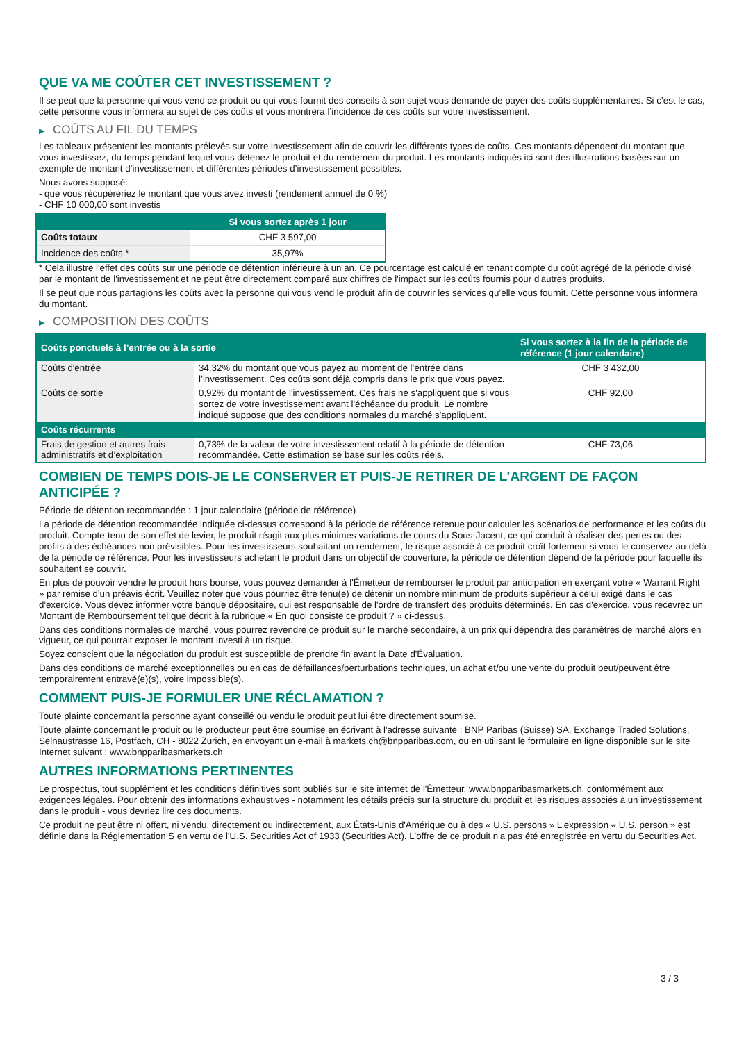QUE VA ME COÛTER CET INVESTISSEMENT ?
Il se peut que la personne qui vous vend ce produit ou qui vous fournit des conseils à son sujet vous demande de payer des coûts supplémentaires. Si c’est le cas, cette personne vous informera au sujet de ces coûts et vous montrera l’incidence de ces coûts sur votre investissement.
▶ COÛTS AU FIL DU TEMPS
Les tableaux présentent les montants prélevés sur votre investissement afin de couvrir les différents types de coûts. Ces montants dépendent du montant que vous investissez, du temps pendant lequel vous détenez le produit et du rendement du produit. Les montants indiqués ici sont des illustrations basées sur un exemple de montant d’investissement et différentes périodes d’investissement possibles.
Nous avons supposé:
- que vous récupéreriez le montant que vous avez investi (rendement annuel de 0 %)
- CHF 10 000,00 sont investis
| | Si vous sortez après 1 jour |
| --- | --- |
| Coûts totaux | CHF 3 597,00 |
| Incidence des coûts * | 35,97% |
* Cela illustre l'effet des coûts sur une période de détention inférieure à un an. Ce pourcentage est calculé en tenant compte du coût agrégé de la période divisé par le montant de l'investissement et ne peut être directement comparé aux chiffres de l'impact sur les coûts fournis pour d'autres produits.
Il se peut que nous partagions les coûts avec la personne qui vous vend le produit afin de couvrir les services qu’elle vous fournit. Cette personne vous informera du montant.
▶ COMPOSITION DES COÛTS
| Coûts ponctuels à l’entrée ou à la sortie | | Si vous sortez à la fin de la période de référence (1 jour calendaire) |
| --- | --- | --- |
| Coûts d'entrée | 34,32% du montant que vous payez au moment de l’entrée dans l’investissement. Ces coûts sont déjà compris dans le prix que vous payez. | CHF 3 432,00 |
| Coûts de sortie | 0,92% du montant de l'investissement. Ces frais ne s'appliquent que si vous sortez de votre investissement avant l'échéance du produit. Le nombre indiqué suppose que des conditions normales du marché s'appliquent. | CHF 92,00 |
| Coûts récurrents | | |
| Frais de gestion et autres frais administratifs et d’exploitation | 0,73% de la valeur de votre investissement relatif à la période de détention recommandée. Cette estimation se base sur les coûts réels. | CHF 73,06 |
COMBIEN DE TEMPS DOIS-JE LE CONSERVER ET PUIS-JE RETIRER DE L’ARGENT DE FAÇON ANTICIPÉE ?
Période de détention recommandée : 1 jour calendaire (période de référence)
La période de détention recommandée indiquée ci-dessus correspond à la période de référence retenue pour calculer les scénarios de performance et les coûts du produit. Compte-tenu de son effet de levier, le produit réagit aux plus minimes variations de cours du Sous-Jacent, ce qui conduit à réaliser des pertes ou des profits à des échéances non prévisibles. Pour les investisseurs souhaitant un rendement, le risque associé à ce produit croît fortement si vous le conservez au-delà de la période de référence. Pour les investisseurs achetant le produit dans un objectif de couverture, la période de détention dépend de la période pour laquelle ils souhaitent se couvrir.
En plus de pouvoir vendre le produit hors bourse, vous pouvez demander à l'Émetteur de rembourser le produit par anticipation en exerçant votre « Warrant Right » par remise d'un préavis écrit. Veuillez noter que vous pourriez être tenu(e) de détenir un nombre minimum de produits supérieur à celui exigé dans le cas d'exercice. Vous devez informer votre banque dépositaire, qui est responsable de l'ordre de transfert des produits déterminés. En cas d'exercice, vous recevrez un Montant de Remboursement tel que décrit à la rubrique « En quoi consiste ce produit ? » ci-dessus.
Dans des conditions normales de marché, vous pourrez revendre ce produit sur le marché secondaire, à un prix qui dépendra des paramètres de marché alors en vigueur, ce qui pourrait exposer le montant investi à un risque.
Soyez conscient que la négociation du produit est susceptible de prendre fin avant la Date d'Évaluation.
Dans des conditions de marché exceptionnelles ou en cas de défaillances/perturbations techniques, un achat et/ou une vente du produit peut/peuvent être temporairement entravé(e)(s), voire impossible(s).
COMMENT PUIS-JE FORMULER UNE RÉCLAMATION ?
Toute plainte concernant la personne ayant conseillé ou vendu le produit peut lui être directement soumise.
Toute plainte concernant le produit ou le producteur peut être soumise en écrivant à l'adresse suivante : BNP Paribas (Suisse) SA, Exchange Traded Solutions, Selnaustrasse 16, Postfach, CH - 8022 Zurich, en envoyant un e-mail à markets.ch@bnpparibas.com, ou en utilisant le formulaire en ligne disponible sur le site Internet suivant : www.bnpparibasmarkets.ch
AUTRES INFORMATIONS PERTINENTES
Le prospectus, tout supplément et les conditions définitives sont publiés sur le site internet de l'Émetteur, www.bnpparibasmarkets.ch, conformément aux exigences légales. Pour obtenir des informations exhaustives - notamment les détails précis sur la structure du produit et les risques associés à un investissement dans le produit - vous devriez lire ces documents.
Ce produit ne peut être ni offert, ni vendu, directement ou indirectement, aux États-Unis d'Amérique ou à des « U.S. persons » L'expression « U.S. person » est définie dans la Réglementation S en vertu de l'U.S. Securities Act of 1933 (Securities Act). L'offre de ce produit n'a pas été enregistrée en vertu du Securities Act.
3 / 3